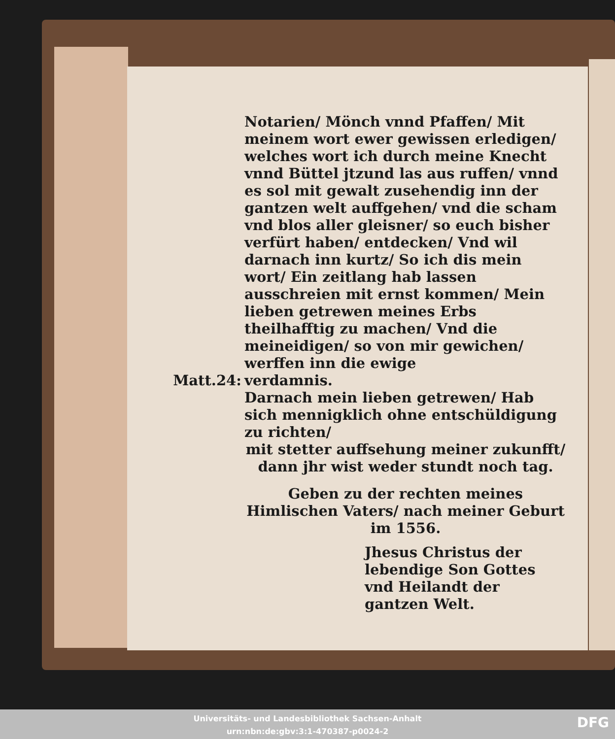Notarien/ Mönch vnnd Pfaffen/ Mit meinem wort ewer gewissen erledigen/ welches wort ich durch meine Knecht vnnd Büttel jtzund las aus ruffen/ vnnd es sol mit gewalt zusehendig inn der gantzen welt auffgehen/ vnd die scham vnd blos aller gleisner/ so euch bisher verfürt haben/ entdecken/ Vnd wil darnach inn kurtz/ So ich dis mein wort/ Ein zeitlang hab lassen ausschreien mit ernst kommen/ Mein lieben getrewen meines Erbs theilhafftig zu machen/ Vnd die meineidigen/ so von mir gewichen/ werffen inn die ewige
Matt.24: verdamnis.
Darnach mein lieben getrewen/ Hab sich mennigklich ohne entschüldigung zu richten/
mit stetter auffsehung meiner zukunfft/ dann jhr wist weder stundt noch tag.
Geben zu der rechten meines Himlischen Vaters/ nach meiner Geburt im 1556.
Jhesus Christus der lebendige Son Gottes vnd Heilandt der gantzen Welt.
Universitäts- und Landesbibliothek Sachsen-Anhalt
urn:nbn:de:gbv:3:1-470387-p0024-2
DFG